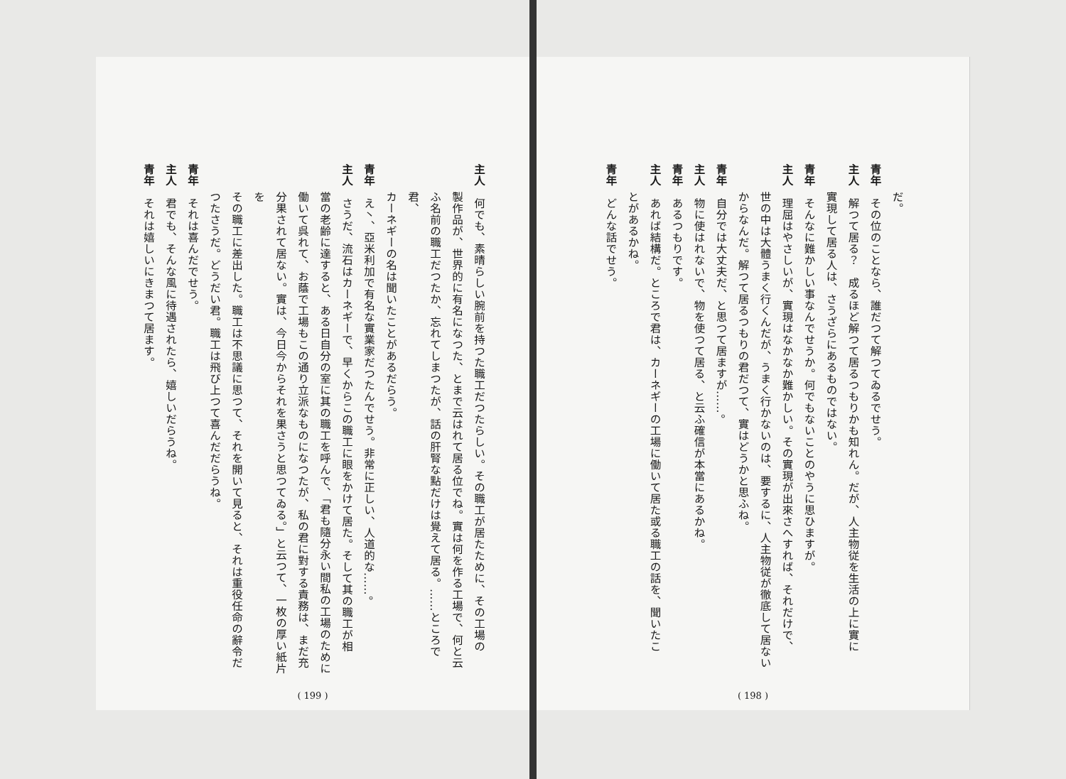だ。
青年　その位のことなら、誰だつて解つてゐるでせう。
主人　解つて居る？　成るほど解つて居るつもりかも知れん。だが、人主物従を生活の上に實に
實現して居る人は、さうざらにあるものではない。
青年　そんなに難かしい事なんでせうか。何でもないことのやうに思ひますが。
主人　理屈はやさしいが、實現はなかなか難かしい。その實現が出來さへすれば、それだけで、
世の中は大體うまく行くんだが、うまく行かないのは、要するに、人主物従が徹底して居ない
からなんだ。解つて居るつもりの君だつて、實はどうかと思ふね。
青年　自分では大丈夫だ、と思つて居ますが……。
主人　物に使はれないで、物を使つて居る、と云ふ確信が本當にあるかね。
青年　あるつもりです。
主人　あれば結構だ。ところで君は、カーネギーの工場に働いて居た或る職工の話を、聞いたこ
とがあるかね。
青年　どんな話でせう。
( 198 )
主人　何でも、素晴らしい腕前を持つた職工だつたらしい。その職工が居たために、その工場の
製作品が、世界的に有名になつた、とまで云はれて居る位でね。實は何を作る工場で、何と云
ふ名前の職工だつたか、忘れてしまつたが、話の肝腎な點だけは覺えて居る。……ところで君、
カーネギーの名は聞いたことがあるだらう。
青年　え丶、亞米利加で有名な實業家だつたんでせう。非常に正しい、人道的な……。
主人　さうだ、流石はカーネギーで、早くからこの職工に眼をかけて居た。そして其の職工が相
當の老齢に達すると、ある日自分の室に其の職工を呼んで、「君も隨分永い間私の工場のために
働いて呉れて、お蔭で工場もこの通り立派なものになつたが、私の君に對する責務は、まだ充
分果されて居ない。實は、今日今からそれを果さうと思つてゐる。」と云つて、一枚の厚い紙片を
その職工に差出した。職工は不思議に思つて、それを開いて見ると、それは重役任命の辭令だ
つたさうだ。どうだい君。職工は飛び上つて喜んだだらうね。
青年　それは喜んだでせう。
主人　君でも、そんな風に待遇されたら、嬉しいだらうね。
青年　それは嬉しいにきまつて居ます。
( 199 )